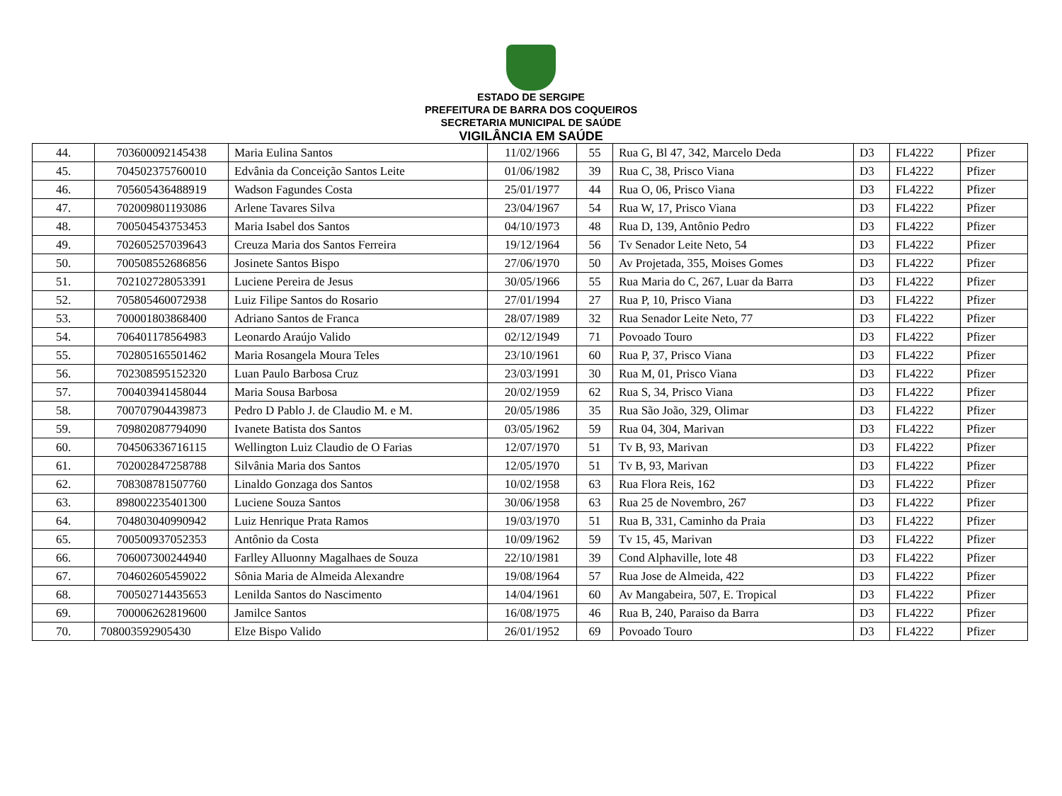ESTADO DE SERGIPE
PREFEITURA DE BARRA DOS COQUEIROS
SECRETARIA MUNICIPAL DE SAÚDE
VIGILÂNCIA EM SAÚDE
| 44. | 703600092145438 | Maria Eulina Santos | 11/02/1966 | 55 | Rua G, Bl 47, 342, Marcelo Deda | D3 | FL4222 | Pfizer |
| 45. | 704502375760010 | Edvânia da Conceição Santos Leite | 01/06/1982 | 39 | Rua C, 38, Prisco Viana | D3 | FL4222 | Pfizer |
| 46. | 705605436488919 | Wadson Fagundes Costa | 25/01/1977 | 44 | Rua O, 06, Prisco Viana | D3 | FL4222 | Pfizer |
| 47. | 702009801193086 | Arlene Tavares Silva | 23/04/1967 | 54 | Rua W, 17, Prisco Viana | D3 | FL4222 | Pfizer |
| 48. | 700504543753453 | Maria Isabel dos Santos | 04/10/1973 | 48 | Rua D, 139, Antônio Pedro | D3 | FL4222 | Pfizer |
| 49. | 702605257039643 | Creuza Maria dos Santos Ferreira | 19/12/1964 | 56 | Tv Senador Leite Neto, 54 | D3 | FL4222 | Pfizer |
| 50. | 700508552686856 | Josinete Santos Bispo | 27/06/1970 | 50 | Av Projetada, 355, Moises Gomes | D3 | FL4222 | Pfizer |
| 51. | 702102728053391 | Luciene Pereira de Jesus | 30/05/1966 | 55 | Rua Maria do C, 267, Luar da Barra | D3 | FL4222 | Pfizer |
| 52. | 705805460072938 | Luiz Filipe Santos do Rosario | 27/01/1994 | 27 | Rua P, 10, Prisco Viana | D3 | FL4222 | Pfizer |
| 53. | 700001803868400 | Adriano Santos de Franca | 28/07/1989 | 32 | Rua Senador Leite Neto, 77 | D3 | FL4222 | Pfizer |
| 54. | 706401178564983 | Leonardo Araújo Valido | 02/12/1949 | 71 | Povoado Touro | D3 | FL4222 | Pfizer |
| 55. | 702805165501462 | Maria Rosangela Moura Teles | 23/10/1961 | 60 | Rua P, 37, Prisco Viana | D3 | FL4222 | Pfizer |
| 56. | 702308595152320 | Luan Paulo Barbosa Cruz | 23/03/1991 | 30 | Rua M, 01, Prisco Viana | D3 | FL4222 | Pfizer |
| 57. | 700403941458044 | Maria Sousa Barbosa | 20/02/1959 | 62 | Rua S, 34, Prisco Viana | D3 | FL4222 | Pfizer |
| 58. | 700707904439873 | Pedro D Pablo J. de Claudio M. e M. | 20/05/1986 | 35 | Rua São João, 329, Olimar | D3 | FL4222 | Pfizer |
| 59. | 709802087794090 | Ivanete Batista dos Santos | 03/05/1962 | 59 | Rua 04, 304, Marivan | D3 | FL4222 | Pfizer |
| 60. | 704506336716115 | Wellington Luiz Claudio de O Farias | 12/07/1970 | 51 | Tv B, 93, Marivan | D3 | FL4222 | Pfizer |
| 61. | 702002847258788 | Silvânia Maria dos Santos | 12/05/1970 | 51 | Tv B, 93, Marivan | D3 | FL4222 | Pfizer |
| 62. | 708308781507760 | Linaldo Gonzaga dos Santos | 10/02/1958 | 63 | Rua Flora Reis, 162 | D3 | FL4222 | Pfizer |
| 63. | 898002235401300 | Luciene Souza Santos | 30/06/1958 | 63 | Rua 25 de Novembro, 267 | D3 | FL4222 | Pfizer |
| 64. | 704803040990942 | Luiz Henrique Prata Ramos | 19/03/1970 | 51 | Rua B, 331, Caminho da Praia | D3 | FL4222 | Pfizer |
| 65. | 700500937052353 | Antônio da Costa | 10/09/1962 | 59 | Tv 15, 45, Marivan | D3 | FL4222 | Pfizer |
| 66. | 706007300244940 | Farlley Alluonny Magalhaes de Souza | 22/10/1981 | 39 | Cond Alphaville, lote 48 | D3 | FL4222 | Pfizer |
| 67. | 704602605459022 | Sônia Maria de Almeida Alexandre | 19/08/1964 | 57 | Rua Jose de Almeida, 422 | D3 | FL4222 | Pfizer |
| 68. | 700502714435653 | Lenilda Santos do Nascimento | 14/04/1961 | 60 | Av Mangabeira, 507, E. Tropical | D3 | FL4222 | Pfizer |
| 69. | 700006262819600 | Jamilce Santos | 16/08/1975 | 46 | Rua B, 240, Paraiso da Barra | D3 | FL4222 | Pfizer |
| 70. | 708003592905430 | Elze Bispo Valido | 26/01/1952 | 69 | Povoado Touro | D3 | FL4222 | Pfizer |